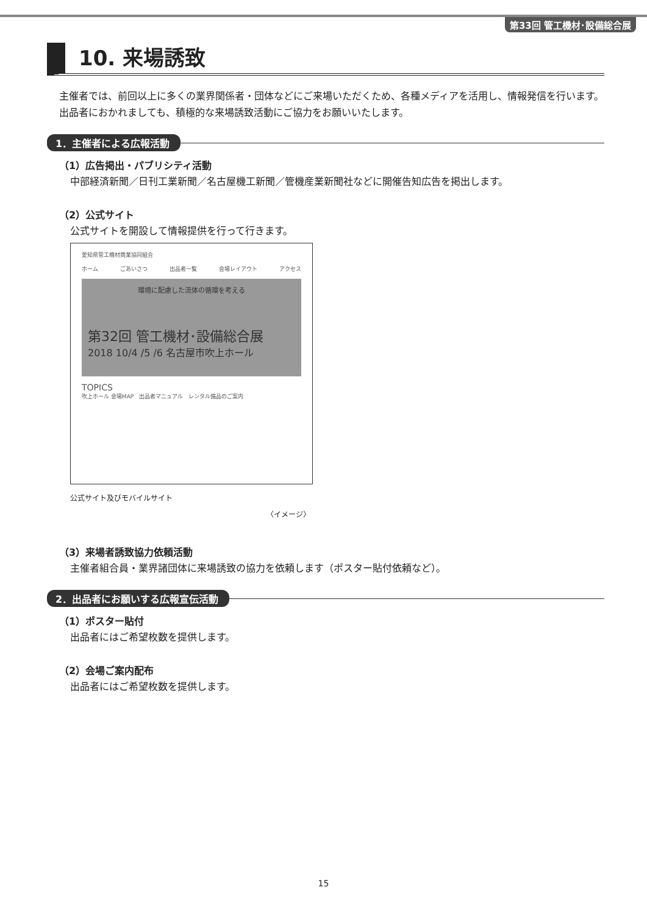第33回 管工機材･設備総合展
10. 来場誘致
主催者では、前回以上に多くの業界関係者・団体などにご来場いただくため、各種メディアを活用し、情報発信を行います。
出品者におかれましても、積極的な来場誘致活動にご協力をお願いいたします。
1．主催者による広報活動
（1）広告掲出・パブリシティ活動
中部経済新聞／日刊工業新聞／名古屋機工新聞／管機産業新聞社などに開催告知広告を掲出します。
（2）公式サイト
公式サイトを開設して情報提供を行って行きます。
愛知県管工機材商業協同組合
ホーム ごあいさつ 出品者一覧 会場レイアウト アクセス
環境に配慮した流体の循環を考える
第32回 管工機材･設備総合展
2018 10/4 /5 /6 名古屋市吹上ホール
TOPICS
吹上ホール 会場MAP　出品者マニュアル　レンタル備品のご案内
公式サイト及びモバイルサイト
〈イメージ〉
（3）来場者誘致協力依頼活動
主催者組合員・業界諸団体に来場誘致の協力を依頼します（ポスター貼付依頼など）。
2．出品者にお願いする広報宣伝活動
（1）ポスター貼付
出品者にはご希望枚数を提供します。
（2）会場ご案内配布
出品者にはご希望枚数を提供します。
15